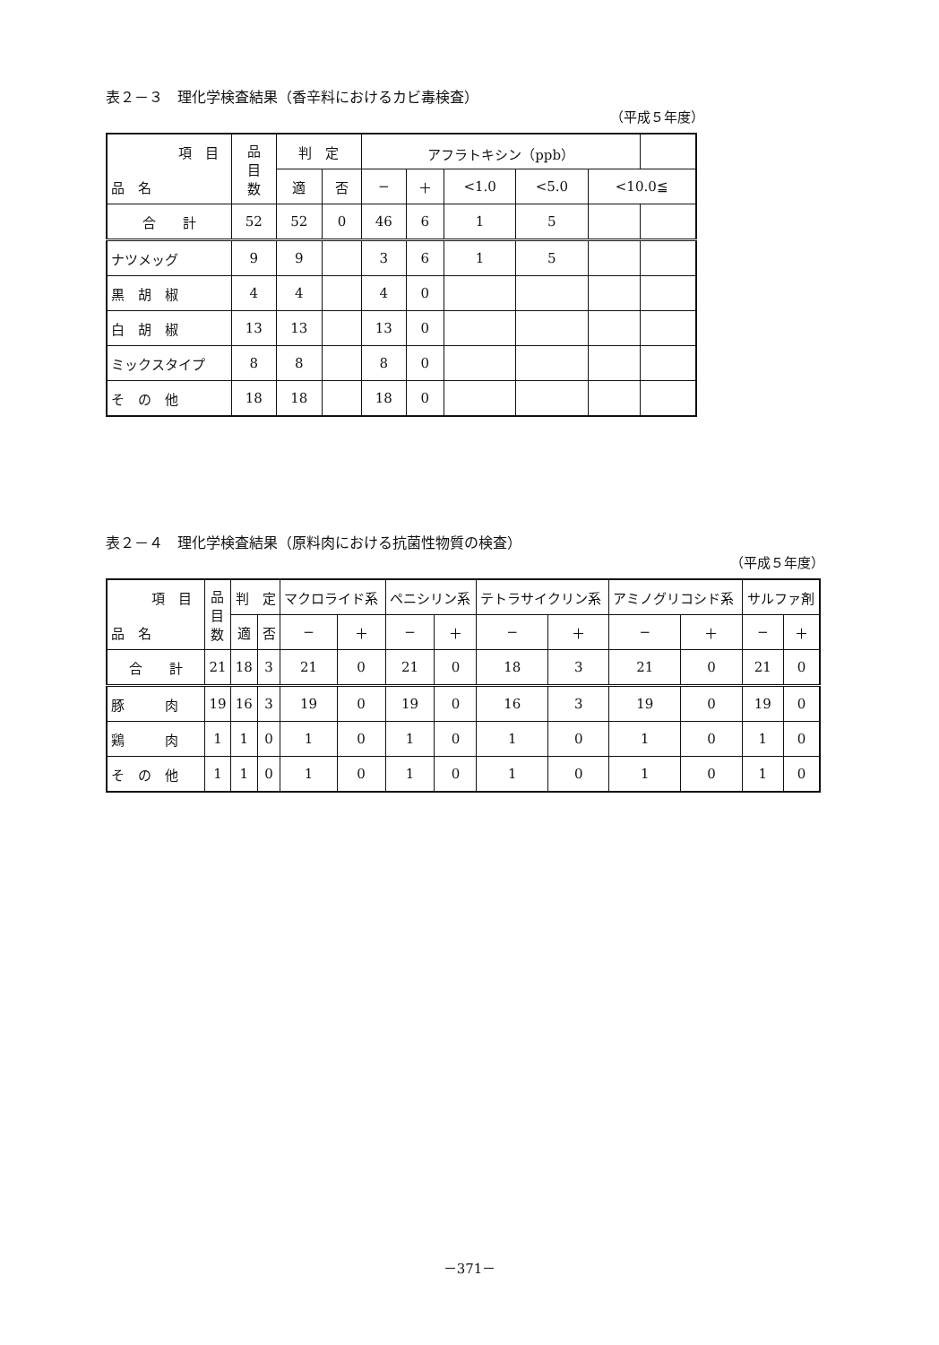表２－３　理化学検査結果（香辛料におけるカビ毒検査）
（平成５年度）
| 項 目 品 名 | 品 目 数 | 判 定 | | アフラトキシン（ppb） | | | | | |
| --- | --- | --- | --- | --- | --- | --- | --- | --- | --- |
| | | 適 | 否 | − | ＋ | <1.0 | <5.0 | <10.0≦ | |
| 合 計 | 52 | 52 | 0 | 46 | 6 | 1 | 5 | | |
| ナツメッグ | 9 | 9 | | 3 | 6 | 1 | 5 | | |
| 黒 胡 椒 | 4 | 4 | | 4 | 0 | | | | |
| 白 胡 椒 | 13 | 13 | | 13 | 0 | | | | |
| ミックスタイプ | 8 | 8 | | 8 | 0 | | | | |
| そ の 他 | 18 | 18 | | 18 | 0 | | | | |
表２－４　理化学検査結果（原料肉における抗菌性物質の検査）
（平成５年度）
| 項 目 品 名 | 品 目 数 | 判 定 | | マクロライド系 | | ペニシリン系 | | テトラサイクリン系 | | アミノグリコシド系 | | サルファ剤 | |
| --- | --- | --- | --- | --- | --- | --- | --- | --- | --- | --- | --- | --- | --- |
| | | 適 | 否 | − | ＋ | − | ＋ | − | ＋ | − | ＋ | − | ＋ |
| 合 計 | 21 | 18 | 3 | 21 | 0 | 21 | 0 | 18 | 3 | 21 | 0 | 21 | 0 |
| 豚 肉 | 19 | 16 | 3 | 19 | 0 | 19 | 0 | 16 | 3 | 19 | 0 | 19 | 0 |
| 鶏 肉 | 1 | 1 | 0 | 1 | 0 | 1 | 0 | 1 | 0 | 1 | 0 | 1 | 0 |
| そ の 他 | 1 | 1 | 0 | 1 | 0 | 1 | 0 | 1 | 0 | 1 | 0 | 1 | 0 |
－371－